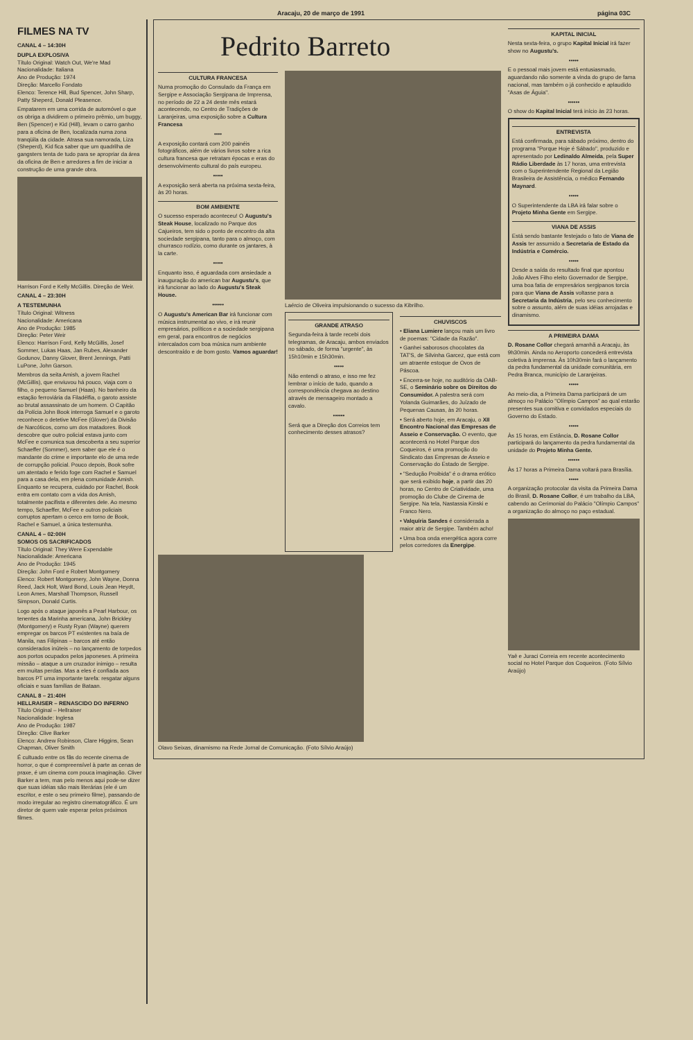Aracaju, 20 de março de 1991 página 03C
FILMES NA TV
CANAL 4 – 14:30H
DUPLA EXPLOSIVA
Título Original: Watch Out, We're Mad
Nacionalidade: Italiana
Ano de Produção: 1974
Direção: Marcello Fondato
Elenco: Terence Hill, Bud Spencer, John Sharp, Patty Sheperd, Donald Pleasence.
Empatarem em uma corrida de automóvel o que os obriga a dividirem o primeiro prêmio, um buggy, Ben (Spencer) e Kid (Hill), levam o carro ganho para a oficina de Ben, localizada numa zona tranqüila da cidade. Atrasa sua namorada, Liza (Sheperd), Kid fica saber que um quadrilha de gangsters tenta de tudo para se apropriar da área da oficina de Ben e arredores a fim de iniciar a construção de uma grande obra.
Harrison Ford e Kelly McGillis. Direção de Weir.
CANAL 4 – 23:30H
A TESTEMUNHA
Título Original: Witness
Nacionalidade: Americana
Ano de Produção: 1985
Direção: Peter Weir
Elenco: Harrison Ford, Kelly McGillis, Josef Sommer, Lukas Haas, Jan Rubes, Alexander Godunov, Danny Glover, Brent Jennings, Patti LuPone, John Garson.
Membros da seita Amish, a jovem Rachel (McGillis), que enviuvou há pouco, viaja com o filho, o pequeno Samuel (Haas). No banheiro da estação ferroviária da Filadélfia, o garoto assiste ao brutal assassinato de um homem. O Capitão da Polícia John Book interroga Samuel e o garoto reconhece o detetive McFee (Glover) da Divisão de Narcóticos, como um dos matadores. Book descobre que outro policial estava junto com McFee e comunica sua descoberta a seu superior Schaeffer (Sommer), sem saber que ele é o mandante do crime e importante elo de uma rede de corrupção policial. Pouco depois, Book sofre um atentado e ferido foge com Rachel e Samuel para a casa dela, em plena comunidade Amish. Enquanto se recupera, cuidado por Rachel, Book entra em contato com a vida dos Amish, totalmente pacifista e diferentes dele. Ao mesmo tempo, Schaeffer, McFee e outros policiais corruptos apertam o cerco em torno de Book, Rachel e Samuel, a única testemunha.
CANAL 4 – 02:00H
SOMOS OS SACRIFICADOS
Título Original: They Were Expendable
Nacionalidade: Americana
Ano de Produção: 1945
Direção: John Ford e Robert Montgomery
Elenco: Robert Montgomery, John Wayne, Donna Reed, Jack Holt, Ward Bond, Louis Jean Heydt, Leon Ames, Marshall Thompson, Russell Simpson, Donald Curtis.
Logo após o ataque japonês a Pearl Harbour, os tenentes da Marinha americana, John Brickley (Montgomery) e Rusty Ryan (Wayne) querem empregar os barcos PT existentes na baía de Manila, nas Filipinas – barcos até então considerados inúteis – no lançamento de torpedos aos portos ocupados pelos japoneses. A primeira missão – ataque a um cruzador inimigo – resulta em muitas perdas. Mas a eles é confiada aos barcos PT uma importante tarefa: resgatar alguns oficiais e suas famílias de Bataan.
CANAL 8 – 21:40H
HELLRAISER – RENASCIDO DO INFERNO
Título Original – Hellraiser
Nacionalidade: Inglesa
Ano de Produção: 1987
Direção: Clive Barker
Elenco: Andrew Robinson, Clare Higgins, Sean Chapman, Oliver Smith
É cultuado entre os fãs do recente cinema de horror, o que é compreensível à parte as cenas de praxe, é um cinema com pouca imaginação. Cliver Barker a tem, mas pelo menos aqui pode-se dizer que suas idéias são mais literárias (ele é um escritor, e este o seu primeiro filme), passando de modo irregular ao registro cinematográfico. É um diretor de quem vale esperar pelos próximos filmes.
Pedrito Barreto
CULTURA FRANCESA
Numa promoção do Consulado da França em Sergipe e Associação Sergipana de Imprensa, no período de 22 a 24 deste mês estará acontecendo, no Centro de Tradições de Laranjeiras, uma exposição sobre a Cultura Francesa
••••
A exposição contará com 200 painéis fotográficos, além de vários livros sobre a rica cultura francesa que retratam épocas e eras do desenvolvimento cultural do país europeu.
•••••
A exposição será aberta na próxima sexta-feira, às 20 horas.
BOM AMBIENTE
O sucesso esperado aconteceu! O Augustu's Steak House, localizado no Parque dos Cajueiros, tem sido o ponto de encontro da alta sociedade sergipana, tanto para o almoço, com churrasco rodízio, como durante os jantares, à la carte.
•••••
Enquanto isso, é aguardada com ansiedade a inauguração do american bar Augustu's, que irá funcionar ao lado do Augustu's Steak House.
••••••
O Augustu's American Bar irá funcionar com música instrumental ao vivo, e irá reunir empresários, políticos e a sociedade sergipana em geral, para encontros de negócios intercalados com boa música num ambiente descontraído e de bom gosto. Vamos aguardar!
Laércio de Oliveira impulsionando o sucesso da Kibrilho.
GRANDE ATRASO
Segunda-feira à tarde recebi dois telegramas, de Aracaju, ambos enviados no sábado, de forma "urgente", às 15h10min e 15h30min.
•••••
Não entendi o atraso, e isso me fez lembrar o início de tudo, quando a correspondência chegava ao destino através de mensageiro montado a cavalo.
••••••
Será que a Direção dos Correios tem conhecimento desses atrasos?
CHUVISCOS
• Eliana Lumiere lançou mais um livro de poemas: "Cidade da Razão".
• Ganhei saborosos chocolates da TAT'S, de Silvinha Garcez, que está com um atraente estoque de Ovos de Páscoa.
• Encerra-se hoje, no auditório da OAB-SE, o Seminário sobre os Direitos do Consumidor. A palestra será com Yolanda Guimarães, do Juízado de Pequenas Causas, às 20 horas.
• Será aberto hoje, em Aracaju, o XII Encontro Nacional das Empresas de Asseio e Conservação. O evento, que acontecerá no Hotel Parque dos Coqueiros, é uma promoção do Sindicato das Empresas de Asseio e Conservação do Estado de Sergipe.
• "Sedução Proibida" é o drama erótico que será exibido hoje, a partir das 20 horas, no Centro de Criatividade, uma promoção do Clube de Cinema de Sergipe. Na tela, Nastassia Kinski e Franco Nero.
• Valquíria Sandes é considerada a maior atriz de Sergipe. Também acho!
• Uma boa onda energética agora corre pelos corredores da Energipe.
Olavo Seixas, dinamismo na Rede Jornal de Comunicação. (Foto Sílvio Araújo)
KAPITAL INICIAL
Nesta sexta-feira, o grupo Kapital Inicial irá fazer show no Augustu's.
•••••
E o pessoal mais jovem está entusiasmado, aguardando não somente a vinda do grupo de fama nacional, mas também o já conhecido e aplaudido "Asas de Águia".
••••••
O show do Kapital Inicial terá início às 23 horas.
ENTREVISTA
Está confirmada, para sábado próximo, dentro do programa "Porque Hoje é Sábado", produzido e apresentado por Ledinaldo Almeida, pela Super Rádio Liberdade às 17 horas, uma entrevista com o Superintendente Regional da Legião Brasileira de Assistência, o médico Fernando Maynard.
•••••
O Superintendente da LBA irá falar sobre o Projeto Minha Gente em Sergipe.
VIANA DE ASSIS
Está sendo bastante festejado o fato de Viana de Assis ter assumido a Secretaria de Estado da Indústria e Comércio.
•••••
Desde a saída do resultado final que apontou João Alves Filho eleito Governador de Sergipe, uma boa fatia de empresários sergipanos torcia para que Viana de Assis voltasse para a Secretaria da Indústria, pelo seu conhecimento sobre o assunto, além de suas idéias arrojadas e dinamismo.
A PRIMEIRA DAMA
D. Rosane Collor chegará amanhã a Aracaju, às 9h30min. Ainda no Aeroporto concederá entrevista coletiva à imprensa. Às 10h30min fará o lançamento da pedra fundamental da unidade comunitária, em Pedra Branca, município de Laranjeiras.
•••••
Ao meio-dia, a Primeira Dama participará de um almoço no Palácio "Olímpio Campos" ao qual estarão presentes sua comitiva e convidados especiais do Governo do Estado.
•••••
Às 15 horas, em Estância, D. Rosane Collor participará do lançamento da pedra fundamental da unidade do Projeto Minha Gente.
••••••
Às 17 horas a Primeira Dama voltará para Brasília.
•••••
A organização protocolar da visita da Primeira Dama do Brasil, D. Rosane Collor, é um trabalho da LBA, cabendo ao Cerimonial do Palácio "Olímpio Campos" a organização do almoço no paço estadual.
Yaê e Juraci Correia em recente acontecimento social no Hotel Parque dos Coqueiros. (Foto Sílvio Araújo)